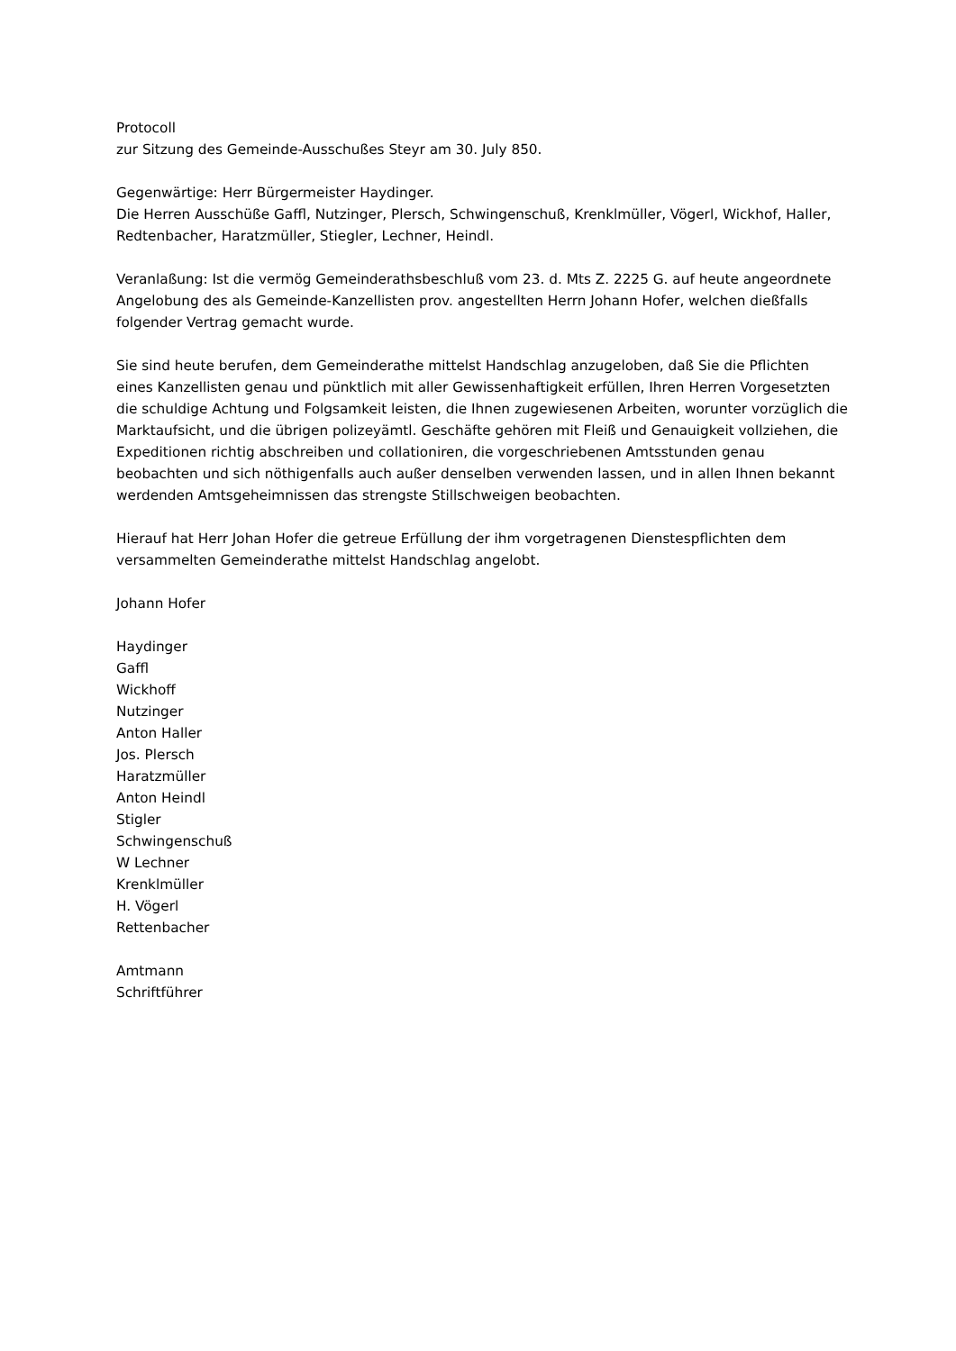Protocoll
zur Sitzung des Gemeinde-Ausschußes Steyr am 30. July 850.
Gegenwärtige: Herr Bürgermeister Haydinger.
Die Herren Ausschüße Gaffl, Nutzinger, Plersch, Schwingenschuß, Krenklmüller, Vögerl, Wickhof, Haller, Redtenbacher, Haratzmüller, Stiegler, Lechner, Heindl.
Veranlaßung: Ist die vermög Gemeinderathsbeschluß vom 23. d. Mts Z. 2225 G. auf heute angeordnete Angelobung des als Gemeinde-Kanzellisten prov. angestellten Herrn Johann Hofer, welchen dießfalls folgender Vertrag gemacht wurde.
Sie sind heute berufen, dem Gemeinderathe mittelst Handschlag anzugeloben, daß Sie die Pflichten eines Kanzellisten genau und pünktlich mit aller Gewissenhaftigkeit erfüllen, Ihren Herren Vorgesetzten die schuldige Achtung und Folgsamkeit leisten, die Ihnen zugewiesenen Arbeiten, worunter vorzüglich die Marktaufsicht, und die übrigen polizeyämtl. Geschäfte gehören mit Fleiß und Genauigkeit vollziehen, die Expeditionen richtig abschreiben und collationiren, die vorgeschriebenen Amtsstunden genau beobachten und sich nöthigenfalls auch außer denselben verwenden lassen, und in allen Ihnen bekannt werdenden Amtsgeheimnissen das strengste Stillschweigen beobachten.
Hierauf hat Herr Johan Hofer die getreue Erfüllung der ihm vorgetragenen Dienstespflichten dem versammelten Gemeinderathe mittelst Handschlag angelobt.
Johann Hofer
Haydinger
Gaffl
Wickhoff
Nutzinger
Anton Haller
Jos. Plersch
Haratzmüller
Anton Heindl
Stigler
Schwingenschuß
W Lechner
Krenklmüller
H. Vögerl
Rettenbacher
Amtmann
Schriftführer